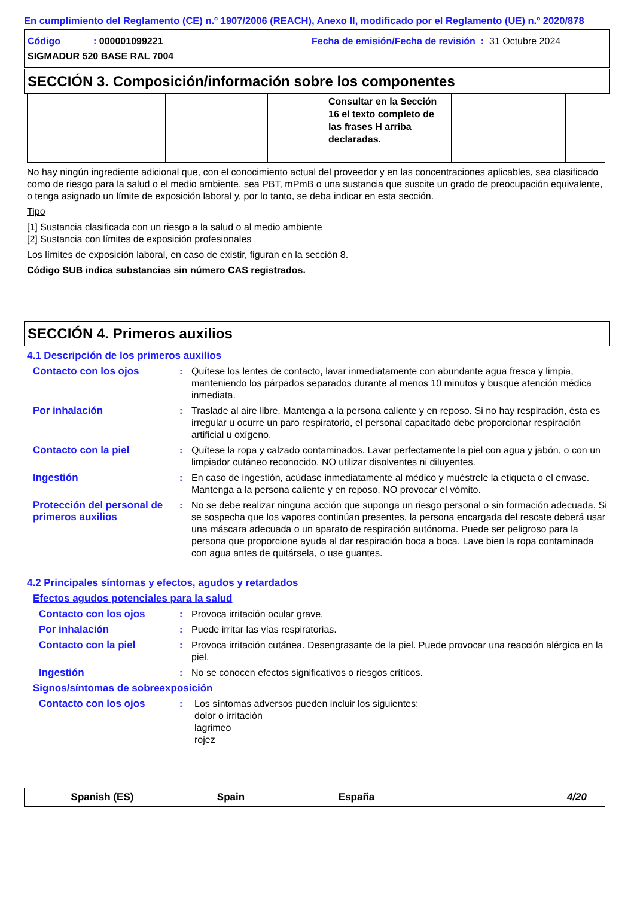En cumplimiento del Reglamento (CE) n.º 1907/2006 (REACH), Anexo II, modificado por el Reglamento (UE) n.º 2020/878
Código: 000001099221 Fecha de emisión/Fecha de revisión : 31 Octubre 2024
SIGMADUR 520 BASE RAL 7004
SECCIÓN 3. Composición/información sobre los componentes
| | | | Consultar en la Sección 16 el texto completo de las frases H arriba declaradas. | | |
No hay ningún ingrediente adicional que, con el conocimiento actual del proveedor y en las concentraciones aplicables, sea clasificado como de riesgo para la salud o el medio ambiente, sea PBT, mPmB o una sustancia que suscite un grado de preocupación equivalente, o tenga asignado un límite de exposición laboral y, por lo tanto, se deba indicar en esta sección.
Tipo
[1] Sustancia clasificada con un riesgo a la salud o al medio ambiente
[2] Sustancia con límites de exposición profesionales
Los límites de exposición laboral, en caso de existir, figuran en la sección 8.
Código SUB indica substancias sin número CAS registrados.
SECCIÓN 4. Primeros auxilios
4.1 Descripción de los primeros auxilios
Contacto con los ojos : Quítese los lentes de contacto, lavar inmediatamente con abundante agua fresca y limpia, manteniendo los párpados separados durante al menos 10 minutos y busque atención médica inmediata.
Por inhalación : Traslade al aire libre. Mantenga a la persona caliente y en reposo. Si no hay respiración, ésta es irregular u ocurre un paro respiratorio, el personal capacitado debe proporcionar respiración artificial u oxígeno.
Contacto con la piel : Quítese la ropa y calzado contaminados. Lavar perfectamente la piel con agua y jabón, o con un limpiador cutáneo reconocido. NO utilizar disolventes ni diluyentes.
Ingestión : En caso de ingestión, acúdase inmediatamente al médico y muéstrele la etiqueta o el envase. Mantenga a la persona caliente y en reposo. NO provocar el vómito.
Protección del personal de primeros auxilios
: No se debe realizar ninguna acción que suponga un riesgo personal o sin formación adecuada. Si se sospecha que los vapores continúan presentes, la persona encargada del rescate deberá usar una máscara adecuada o un aparato de respiración autónoma. Puede ser peligroso para la persona que proporcione ayuda al dar respiración boca a boca. Lave bien la ropa contaminada con agua antes de quitársela, o use guantes.
4.2 Principales síntomas y efectos, agudos y retardados
Efectos agudos potenciales para la salud
Contacto con los ojos : Provoca irritación ocular grave.
Por inhalación : Puede irritar las vías respiratorias.
Contacto con la piel : Provoca irritación cutánea. Desengrasante de la piel. Puede provocar una reacción alérgica en la piel.
Ingestión : No se conocen efectos significativos o riesgos críticos.
Signos/síntomas de sobreexposición
Contacto con los ojos : Los síntomas adversos pueden incluir los siguientes:
dolor o irritación
lagrimeo
rojez
Spanish (ES) Spain España 4/20